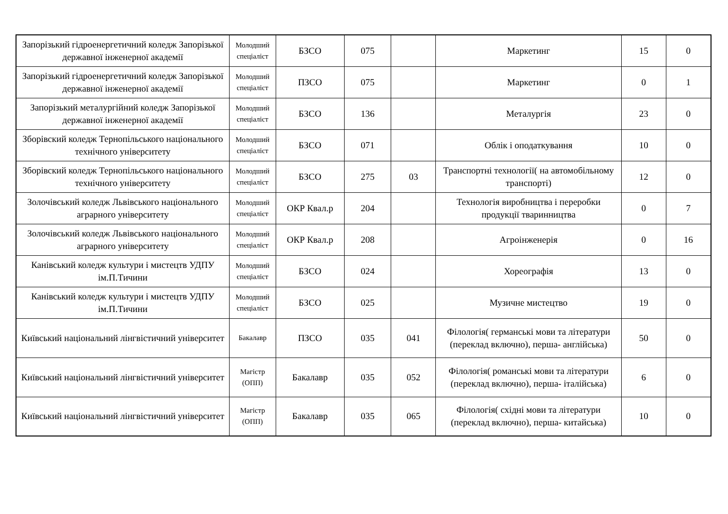| Запорізький гідроенергетичний коледж Запорізької державної інженерної академії | Молодший спеціаліст | БЗСО | 075 | | Маркетинг | 15 | 0 |
| Запорізький гідроенергетичний коледж Запорізької державної інженерної академії | Молодший спеціаліст | ПЗСО | 075 | | Маркетинг | 0 | 1 |
| Запорізький металургійний коледж Запорізької державної інженерної академії | Молодший спеціаліст | БЗСО | 136 | | Металургія | 23 | 0 |
| Зборівский коледж Тернопільського національного технічного університету | Молодший спеціаліст | БЗСО | 071 | | Облік і оподаткування | 10 | 0 |
| Зборівский коледж Тернопільського національного технічного університету | Молодший спеціаліст | БЗСО | 275 | 03 | Транспортні технології( на автомобільному транспорті) | 12 | 0 |
| Золочівський коледж Львівського національного аграрного університету | Молодший спеціаліст | ОКР Квал.р | 204 | | Технологія виробництва і переробки продукції тваринництва | 0 | 7 |
| Золочівський коледж Львівського національного аграрного університету | Молодший спеціаліст | ОКР Квал.р | 208 | | Агроінженерія | 0 | 16 |
| Канівський коледж культури і мистецтв УДПУ ім.П.Тичини | Молодший спеціаліст | БЗСО | 024 | | Хореографія | 13 | 0 |
| Канівський коледж культури і мистецтв УДПУ ім.П.Тичини | Молодший спеціаліст | БЗСО | 025 | | Музичне мистецтво | 19 | 0 |
| Київський національний лінгвістичний університет | Бакалавр | ПЗСО | 035 | 041 | Філологія( германські мови та літератури (переклад включно), перша- англійська) | 50 | 0 |
| Київський національний лінгвістичний університет | Магістр (ОПП) | Бакалавр | 035 | 052 | Філологія( романські мови та літератури (переклад включно), перша- італійська) | 6 | 0 |
| Київський національний лінгвістичний університет | Магістр (ОПП) | Бакалавр | 035 | 065 | Філологія( східні мови та літератури (переклад включно), перша- китайська) | 10 | 0 |